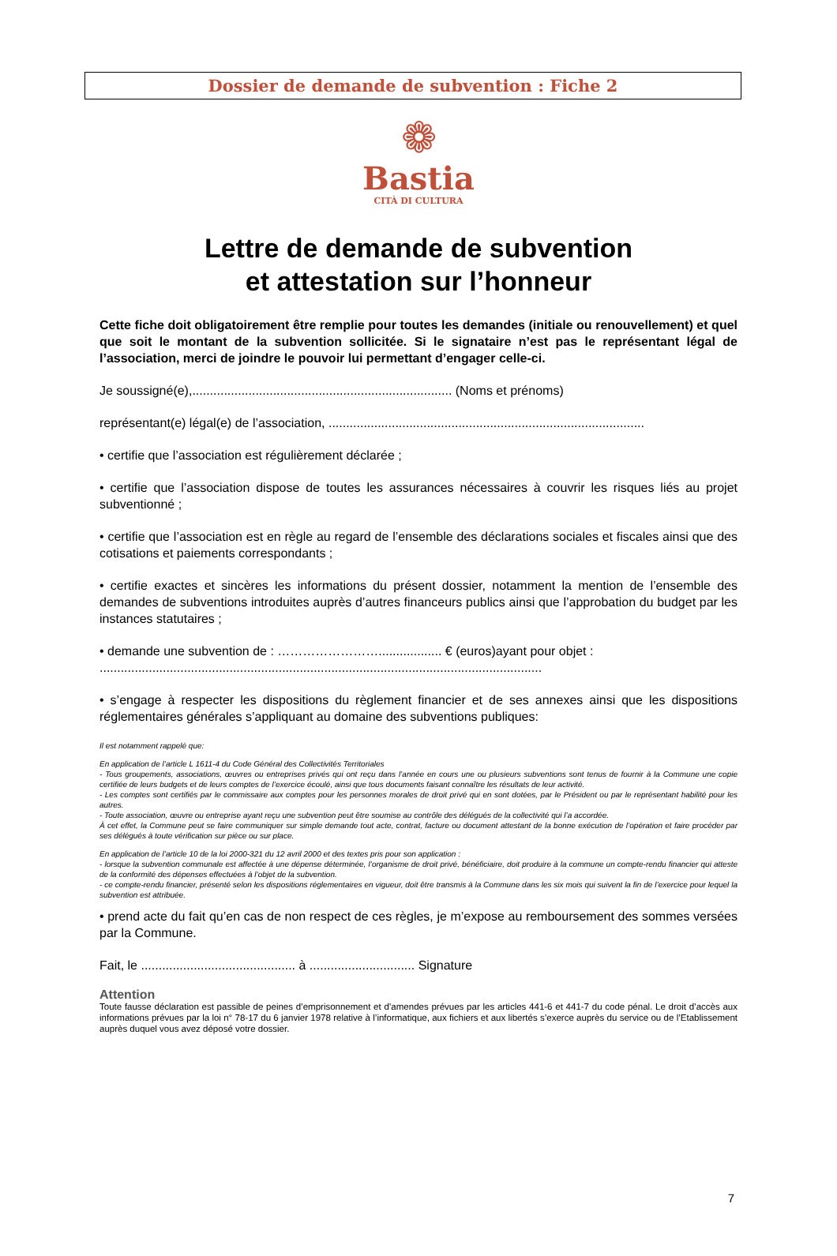Dossier de demande de subvention : Fiche 2
❁
Bastia
CITÀ DI CULTURA
Lettre de demande de subvention
et attestation sur l’honneur
Cette fiche doit obligatoirement être remplie pour toutes les demandes (initiale ou renouvellement) et quel que soit le montant de la subvention sollicitée. Si le signataire n’est pas le représentant légal de l’association, merci de joindre le pouvoir lui permettant d’engager celle-ci.
Je soussigné(e),.......................................................................... (Noms et prénoms)
représentant(e) légal(e) de l’association, ..........................................................................................
• certifie que l’association est régulièrement déclarée ;
• certifie que l’association dispose de toutes les assurances nécessaires à couvrir les risques liés au projet subventionné ;
• certifie que l’association est en règle au regard de l’ensemble des déclarations sociales et fiscales ainsi que des cotisations et paiements correspondants ;
• certifie exactes et sincères les informations du présent dossier, notamment la mention de l’ensemble des demandes de subventions introduites auprès d’autres financeurs publics ainsi que l’approbation du budget par les instances statutaires ;
• demande une subvention de : …………………….................. € (euros)ayant pour objet :
..............................................................................................................................
• s’engage à respecter les dispositions du règlement financier et de ses annexes ainsi que les dispositions réglementaires générales s’appliquant au domaine des subventions publiques:
Il est notamment rappelé que:
En application de l’article L 1611-4 du Code Général des Collectivités Territoriales
- Tous groupements, associations, œuvres ou entreprises privés qui ont reçu dans l’année en cours une ou plusieurs subventions sont tenus de fournir à la Commune une copie certifiée de leurs budgets et de leurs comptes de l’exercice écoulé, ainsi que tous documents faisant connaître les résultats de leur activité.
- Les comptes sont certifiés par le commissaire aux comptes pour les personnes morales de droit privé qui en sont dotées, par le Président ou par le représentant habilité pour les autres.
- Toute association, œuvre ou entreprise ayant reçu une subvention peut être soumise au contrôle des délégués de la collectivité qui l’a accordée.
À cet effet, la Commune peut se faire communiquer sur simple demande tout acte, contrat, facture ou document attestant de la bonne exécution de l’opération et faire procéder par ses délégués à toute vérification sur pièce ou sur place.
En application de l’article 10 de la loi 2000-321 du 12 avril 2000 et des textes pris pour son application :
- lorsque la subvention communale est affectée à une dépense déterminée, l’organisme de droit privé, bénéficiaire, doit produire à la commune un compte-rendu financier qui atteste de la conformité des dépenses effectuées à l’objet de la subvention.
- ce compte-rendu financier, présenté selon les dispositions réglementaires en vigueur, doit être transmis à la Commune dans les six mois qui suivent la fin de l’exercice pour lequel la subvention est attribuée.
• prend acte du fait qu’en cas de non respect de ces règles, je m’expose au remboursement des sommes versées par la Commune.
Fait, le ............................................ à .............................. Signature
Attention
Toute fausse déclaration est passible de peines d’emprisonnement et d’amendes prévues par les articles 441-6 et 441-7 du code pénal. Le droit d’accès aux informations prévues par la loi n° 78-17 du 6 janvier 1978 relative à l’informatique, aux fichiers et aux libertés s’exerce auprès du service ou de l’Etablissement auprès duquel vous avez déposé votre dossier.
7